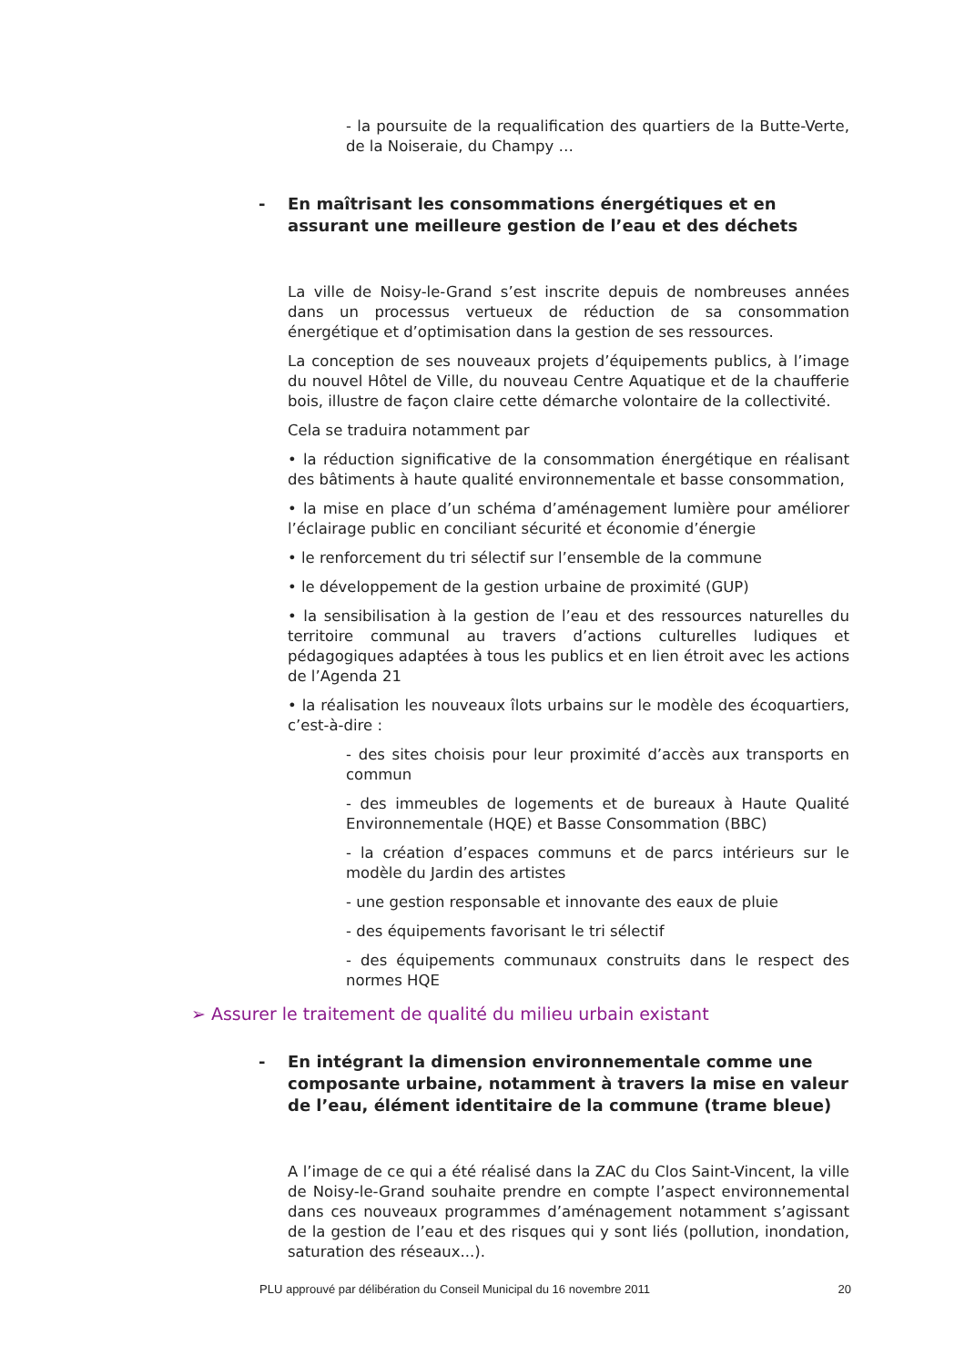- la poursuite de la requalification des quartiers de la Butte-Verte, de la Noiseraie, du Champy …
- En maîtrisant les consommations énergétiques et en assurant une meilleure gestion de l’eau et des déchets
La ville de Noisy-le-Grand s’est inscrite depuis de nombreuses années dans un processus vertueux de réduction de sa consommation énergétique et d’optimisation dans la gestion de ses ressources.
La conception de ses nouveaux projets d’équipements publics, à l’image du nouvel Hôtel de Ville, du nouveau Centre Aquatique et de la chaufferie bois, illustre de façon claire cette démarche volontaire de la collectivité.
Cela se traduira notamment par
• la réduction significative de la consommation énergétique en réalisant des bâtiments à haute qualité environnementale et basse consommation,
• la mise en place d’un schéma d’aménagement lumière pour améliorer l’éclairage public en conciliant sécurité et économie d’énergie
• le renforcement du tri sélectif sur l’ensemble de la commune
• le développement de la gestion urbaine de proximité (GUP)
• la sensibilisation à la gestion de l’eau et des ressources naturelles du territoire communal au travers d’actions culturelles ludiques et pédagogiques adaptées à tous les publics et en lien étroit avec les actions de l’Agenda 21
• la réalisation les nouveaux îlots urbains sur le modèle des écoquartiers, c’est-à-dire :
- des sites choisis pour leur proximité d’accès aux transports en commun
- des immeubles de logements et de bureaux à Haute Qualité Environnementale (HQE) et Basse Consommation (BBC)
- la création d’espaces communs et de parcs intérieurs sur le modèle du Jardin des artistes
- une gestion responsable et innovante des eaux de pluie
- des équipements favorisant le tri sélectif
- des équipements communaux construits dans le respect des normes HQE
➢ Assurer le traitement de qualité du milieu urbain existant
- En intégrant la dimension environnementale comme une composante urbaine, notamment à travers la mise en valeur de l’eau, élément identitaire de la commune (trame bleue)
A l’image de ce qui a été réalisé dans la ZAC du Clos Saint-Vincent, la ville de Noisy-le-Grand souhaite prendre en compte l’aspect environnemental dans ces nouveaux programmes d’aménagement notamment s’agissant de la gestion de l’eau et des risques qui y sont liés (pollution, inondation, saturation des réseaux...).
PLU approuvé par délibération du Conseil Municipal du 16 novembre 2011 20